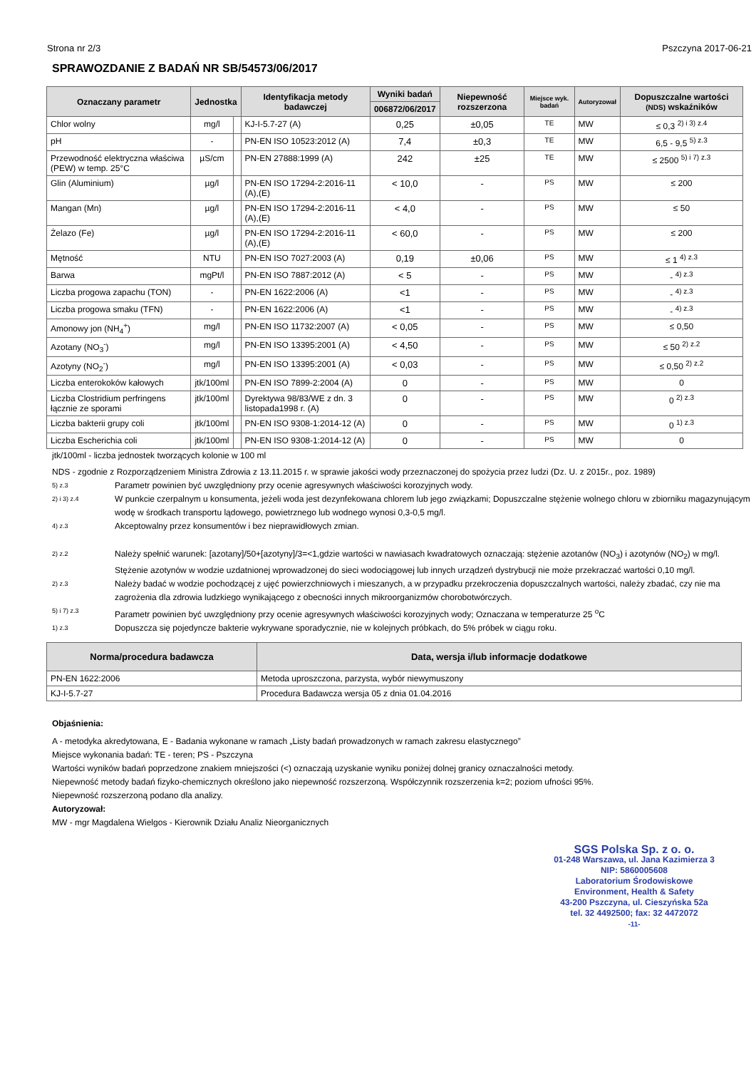Strona nr 2/3 Pszczyna 2017-06-21
SPRAWOZDANIE Z BADAŃ NR SB/54573/06/2017
| Oznaczany parametr | Jednostka | | Identyfikacja metody badawczej | Wyniki badań | Niepewność rozszerzona | Miejsce wyk. badań | Autoryzował | Dopuszczalne wartości (NDS) wskaźników |
| --- | --- | --- | --- | --- | --- | --- | --- | --- |
| | | | | 006872/06/2017 | | | | |
| Chlor wolny | mg/l | | KJ-I-5.7-27 (A) | 0,25 | ±0,05 | TE | MW | ≤ 0,3 <sup>2) i 3) z.4</sup> |
| pH | - | | PN-EN ISO 10523:2012 (A) | 7,4 | ±0,3 | TE | MW | 6,5 - 9,5 <sup>5) z.3</sup> |
| Przewodność elektryczna właściwa (PEW) w temp. 25°C | µS/cm | | PN-EN 27888:1999 (A) | 242 | ±25 | TE | MW | ≤ 2500 <sup>5) i 7) z.3</sup> |
| Glin (Aluminium) | µg/l | | PN-EN ISO 17294-2:2016-11 (A),(E) | < 10,0 | - | PS | MW | ≤ 200 |
| Mangan (Mn) | µg/l | | PN-EN ISO 17294-2:2016-11 (A),(E) | < 4,0 | - | PS | MW | ≤ 50 |
| Żelazo (Fe) | µg/l | | PN-EN ISO 17294-2:2016-11 (A),(E) | < 60,0 | - | PS | MW | ≤ 200 |
| Mętność | NTU | | PN-EN ISO 7027:2003 (A) | 0,19 | ±0,06 | PS | MW | ≤ 1 <sup>4) z.3</sup> |
| Barwa | mgPt/l | | PN-EN ISO 7887:2012 (A) | < 5 | - | PS | MW | - <sup>4) z.3</sup> |
| Liczba progowa zapachu (TON) | - | | PN-EN 1622:2006 (A) | <1 | - | PS | MW | - <sup>4) z.3</sup> |
| Liczba progowa smaku (TFN) | - | | PN-EN 1622:2006 (A) | <1 | - | PS | MW | - <sup>4) z.3</sup> |
| Amonowy jon (NH<sub>4</sub><sup>+</sup>) | mg/l | | PN-EN ISO 11732:2007 (A) | < 0,05 | - | PS | MW | ≤ 0,50 |
| Azotany (NO<sub>3</sub><sup>-</sup>) | mg/l | | PN-EN ISO 13395:2001 (A) | < 4,50 | - | PS | MW | ≤ 50 <sup>2) z.2</sup> |
| Azotyny (NO<sub>2</sub><sup>-</sup>) | mg/l | | PN-EN ISO 13395:2001 (A) | < 0,03 | - | PS | MW | ≤ 0,50 <sup>2) z.2</sup> |
| Liczba enterokoków kałowych | jtk/100ml | | PN-EN ISO 7899-2:2004 (A) | 0 | - | PS | MW | 0 |
| Liczba Clostridium perfringens łącznie ze sporami | jtk/100ml | | Dyrektywa 98/83/WE z dn. 3 listopada1998 r. (A) | 0 | - | PS | MW | 0 <sup>2) z.3</sup> |
| Liczba bakterii grupy coli | jtk/100ml | | PN-EN ISO 9308-1:2014-12 (A) | 0 | - | PS | MW | 0 <sup>1) z.3</sup> |
| Liczba Escherichia coli | jtk/100ml | | PN-EN ISO 9308-1:2014-12 (A) | 0 | - | PS | MW | 0 |
jtk/100ml - liczba jednostek tworzących kolonie w 100 ml
NDS - zgodnie z Rozporządzeniem Ministra Zdrowia z 13.11.2015 r. w sprawie jakości wody przeznaczonej do spożycia przez ludzi (Dz. U. z 2015r., poz. 1989)
5) z.3 Parametr powinien być uwzględniony przy ocenie agresywnych właściwości korozyjnych wody.
2) i 3) z.4 W punkcie czerpalnym u konsumenta, jeżeli woda jest dezynfekowana chlorem lub jego związkami; Dopuszczalne stężenie wolnego chloru w zbiorniku magazynującym wodę w środkach transportu lądowego, powietrznego lub wodnego wynosi 0,3-0,5 mg/l.
4) z.3 Akceptowalny przez konsumentów i bez nieprawidłowych zmian.
2) z.2 Należy spełnić warunek: [azotany]/50+[azotyny]/3=<1,gdzie wartości w nawiasach kwadratowych oznaczają: stężenie azotanów (NO<sub>3</sub>) i azotynów (NO<sub>2</sub>) w mg/l. Stężenie azotynów w wodzie uzdatnionej wprowadzonej do sieci wodociągowej lub innych urządzeń dystrybucji nie może przekraczać wartości 0,10 mg/l.
2) z.3 Należy badać w wodzie pochodzącej z ujęć powierzchniowych i mieszanych, a w przypadku przekroczenia dopuszczalnych wartości, należy zbadać, czy nie ma zagrożenia dla zdrowia ludzkiego wynikającego z obecności innych mikroorganizmów chorobotwórczych.
5) i 7) z.3 Parametr powinien być uwzględniony przy ocenie agresywnych właściwości korozyjnych wody; Oznaczana w temperaturze 25 <sup>o</sup>C
1) z.3 Dopuszcza się pojedyncze bakterie wykrywane sporadycznie, nie w kolejnych próbkach, do 5% próbek w ciągu roku.
| Norma/procedura badawcza | Data, wersja i/lub informacje dodatkowe |
| --- | --- |
| PN-EN 1622:2006 | Metoda uproszczona, parzysta, wybór niewymuszony |
| KJ-I-5.7-27 | Procedura Badawcza wersja 05 z dnia 01.04.2016 |
Objaśnienia:
A - metodyka akredytowana, E - Badania wykonane w ramach „Listy badań prowadzonych w ramach zakresu elastycznego”
Miejsce wykonania badań: TE - teren; PS - Pszczyna
Wartości wyników badań poprzedzone znakiem mniejszości (<) oznaczają uzyskanie wyniku poniżej dolnej granicy oznaczalności metody.
Niepewność metody badań fizyko-chemicznych określono jako niepewność rozszerzoną. Współczynnik rozszerzenia k=2; poziom ufności 95%.
Niepewność rozszerzoną podano dla analizy.
Autoryzował:
MW - mgr Magdalena Wielgos - Kierownik Działu Analiz Nieorganicznych
SGS Polska Sp. z o. o.
01-248 Warszawa, ul. Jana Kazimierza 3
NIP: 5860005608
Laboratorium Środowiskowe
Environment, Health & Safety
43-200 Pszczyna, ul. Cieszyńska 52a
tel. 32 4492500; fax: 32 4472072
-11-